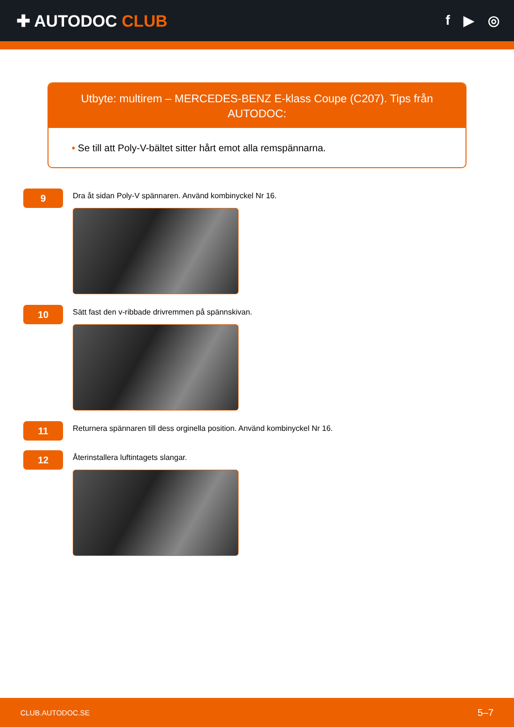✚ AUTODOC CLUB
f ▶ ◎
Utbyte: multirem – MERCEDES-BENZ E-klass Coupe (C207). Tips från AUTODOC:
• Se till att Poly-V-bältet sitter hårt emot alla remspännarna.
9
Dra åt sidan Poly-V spännaren. Använd kombinyckel Nr 16.
10
Sätt fast den v-ribbade drivremmen på spännskivan.
11
Returnera spännaren till dess orginella position. Använd kombinyckel Nr 16.
12
Återinstallera luftintagets slangar.
CLUB.AUTODOC.SE 5–7